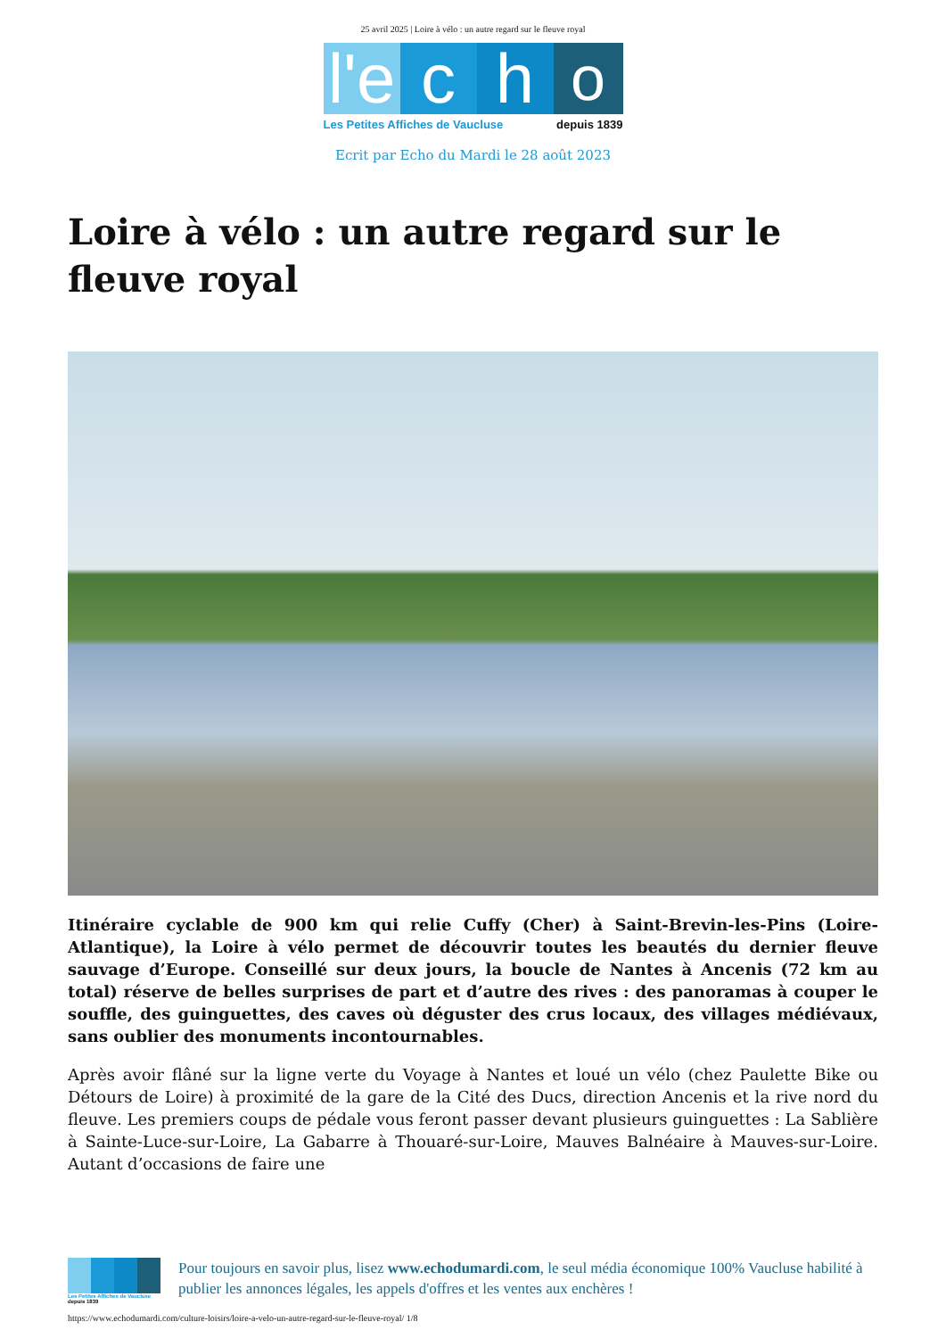25 avril 2025 | Loire à vélo : un autre regard sur le fleuve royal
l'e
c
h
o
Les Petites Affiches de Vaucluse depuis 1839
Ecrit par Echo du Mardi le 28 août 2023
Loire à vélo : un autre regard sur le fleuve royal
Itinéraire cyclable de 900 km qui relie Cuffy (Cher) à Saint-Brevin-les-Pins (Loire-Atlantique), la Loire à vélo permet de découvrir toutes les beautés du dernier fleuve sauvage d’Europe. Conseillé sur deux jours, la boucle de Nantes à Ancenis (72 km au total) réserve de belles surprises de part et d’autre des rives : des panoramas à couper le souffle, des guinguettes, des caves où déguster des crus locaux, des villages médiévaux, sans oublier des monuments incontournables.
Après avoir flâné sur la ligne verte du Voyage à Nantes et loué un vélo (chez Paulette Bike ou Détours de Loire) à proximité de la gare de la Cité des Ducs, direction Ancenis et la rive nord du fleuve. Les premiers coups de pédale vous feront passer devant plusieurs guinguettes : La Sablière à Sainte-Luce-sur-Loire, La Gabarre à Thouaré-sur-Loire, Mauves Balnéaire à Mauves-sur-Loire. Autant d’occasions de faire une
Les Petites Affiches de Vaucluse depuis 1839
Pour toujours en savoir plus, lisez www.echodumardi.com, le seul média économique 100% Vaucluse habilité à publier les annonces légales, les appels d'offres et les ventes aux enchères !
https://www.echodumardi.com/culture-loisirs/loire-a-velo-un-autre-regard-sur-le-fleuve-royal/ 1/8